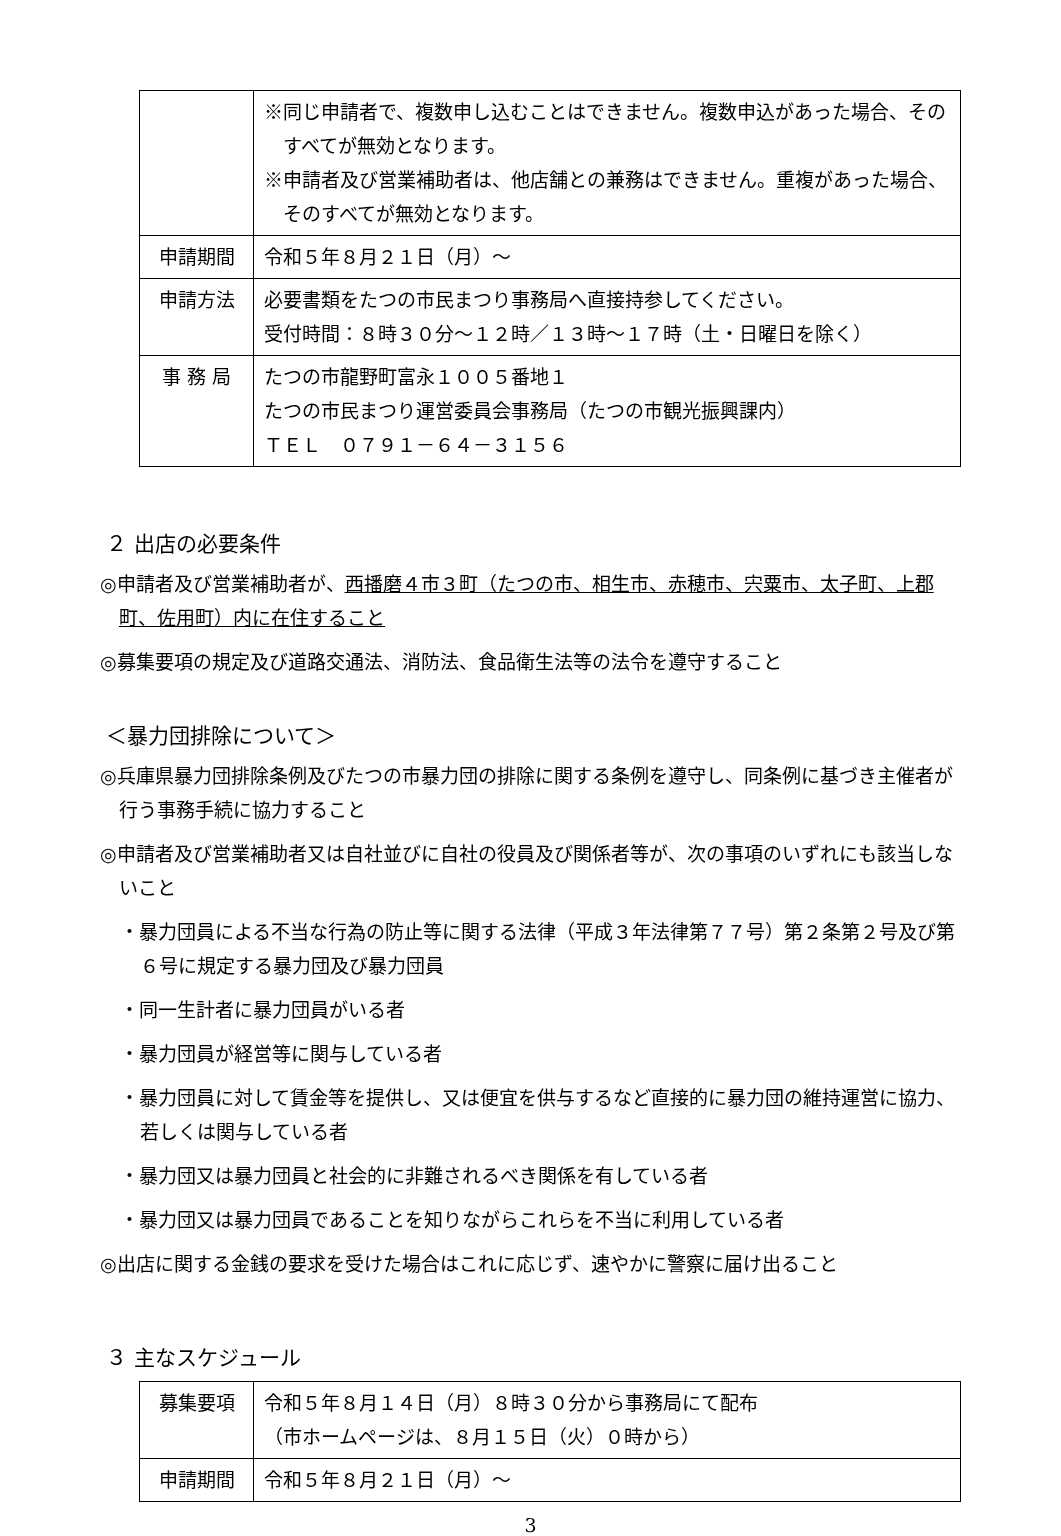| | ※同じ申請者で、複数申し込むことはできません。複数申込があった場合、そのすべてが無効となります。 ※申請者及び営業補助者は、他店舗との兼務はできません。重複があった場合、そのすべてが無効となります。 |
| 申請期間 | 令和５年８月２１日（月）～ |
| 申請方法 | 必要書類をたつの市民まつり事務局へ直接持参してください。 受付時間：８時３０分～１２時／１３時～１７時（土・日曜日を除く） |
| 事 務 局 | たつの市龍野町富永１００５番地１ たつの市民まつり運営委員会事務局（たつの市観光振興課内） ＴＥＬ ０７９１－６４－３１５６ |
２ 出店の必要条件
◎申請者及び営業補助者が、西播磨４市３町（たつの市、相生市、赤穂市、宍粟市、太子町、上郡町、佐用町）内に在住すること
◎募集要項の規定及び道路交通法、消防法、食品衛生法等の法令を遵守すること
＜暴力団排除について＞
◎兵庫県暴力団排除条例及びたつの市暴力団の排除に関する条例を遵守し、同条例に基づき主催者が行う事務手続に協力すること
◎申請者及び営業補助者又は自社並びに自社の役員及び関係者等が、次の事項のいずれにも該当しないこと
・暴力団員による不当な行為の防止等に関する法律（平成３年法律第７７号）第２条第２号及び第６号に規定する暴力団及び暴力団員
・同一生計者に暴力団員がいる者
・暴力団員が経営等に関与している者
・暴力団員に対して賃金等を提供し、又は便宜を供与するなど直接的に暴力団の維持運営に協力、若しくは関与している者
・暴力団又は暴力団員と社会的に非難されるべき関係を有している者
・暴力団又は暴力団員であることを知りながらこれらを不当に利用している者
◎出店に関する金銭の要求を受けた場合はこれに応じず、速やかに警察に届け出ること
３ 主なスケジュール
| 募集要項 | 令和５年８月１４日（月）８時３０分から事務局にて配布 （市ホームページは、８月１５日（火）０時から） |
| 申請期間 | 令和５年８月２１日（月）～ |
3